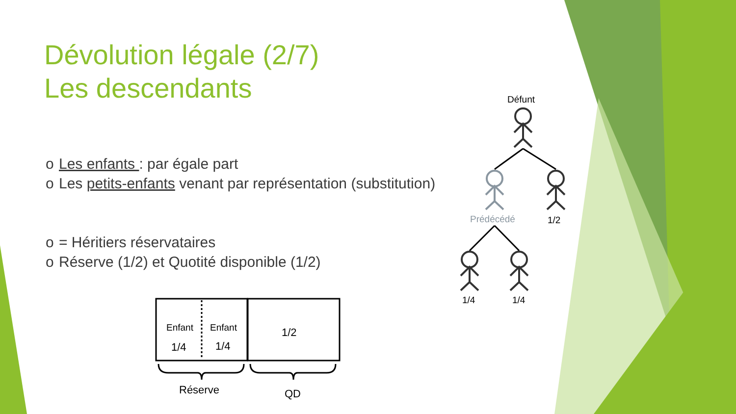Dévolution légale (2/7)
Les descendants
o Les enfants : par égale part
o Les petits-enfants venant par représentation (substitution)
o = Héritiers réservataires
o Réserve (1/2) et Quotité disponible (1/2)
Enfant Enfant
1/4 1/4
1/2
Réserve QD
Défunt
Prédécédé 1/2
1/4 1/4